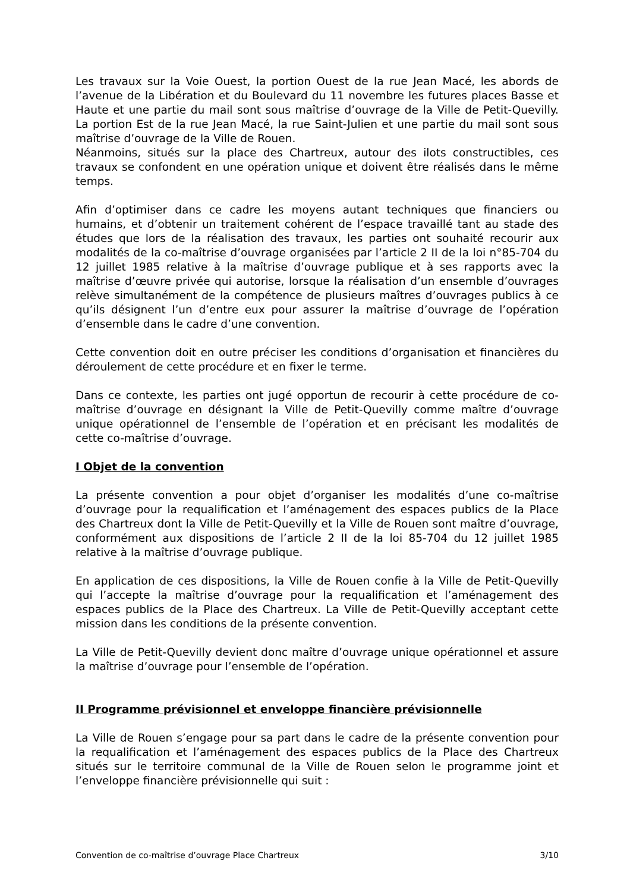Les travaux sur la Voie Ouest, la portion Ouest de la rue Jean Macé, les abords de l’avenue de la Libération et du Boulevard du 11 novembre les futures places Basse et Haute et une partie du mail sont sous maîtrise d’ouvrage de la Ville de Petit-Quevilly. La portion Est de la rue Jean Macé, la rue Saint-Julien et une partie du mail sont sous maîtrise d’ouvrage de la Ville de Rouen.
Néanmoins, situés sur la place des Chartreux, autour des ilots constructibles, ces travaux se confondent en une opération unique et doivent être réalisés dans le même temps.
Afin d’optimiser dans ce cadre les moyens autant techniques que financiers ou humains, et d’obtenir un traitement cohérent de l’espace travaillé tant au stade des études que lors de la réalisation des travaux, les parties ont souhaité recourir aux modalités de la co-maîtrise d’ouvrage organisées par l’article 2 II de la loi n°85-704 du 12 juillet 1985 relative à la maîtrise d’ouvrage publique et à ses rapports avec la maîtrise d’œuvre privée qui autorise, lorsque la réalisation d’un ensemble d’ouvrages relève simultanément de la compétence de plusieurs maîtres d’ouvrages publics à ce qu’ils désignent l’un d’entre eux pour assurer la maîtrise d’ouvrage de l’opération d’ensemble dans le cadre d’une convention.
Cette convention doit en outre préciser les conditions d’organisation et financières du déroulement de cette procédure et en fixer le terme.
Dans ce contexte, les parties ont jugé opportun de recourir à cette procédure de co-maîtrise d’ouvrage en désignant la Ville de Petit-Quevilly comme maître d’ouvrage unique opérationnel de l’ensemble de l’opération et en précisant les modalités de cette co-maîtrise d’ouvrage.
I Objet de la convention
La présente convention a pour objet d’organiser les modalités d’une co-maîtrise d’ouvrage pour la requalification et l’aménagement des espaces publics de la Place des Chartreux dont la Ville de Petit-Quevilly et la Ville de Rouen sont maître d’ouvrage, conformément aux dispositions de l’article 2 II de la loi 85-704 du 12 juillet 1985 relative à la maîtrise d’ouvrage publique.
En application de ces dispositions, la Ville de Rouen confie à la Ville de Petit-Quevilly qui l’accepte la maîtrise d’ouvrage pour la requalification et l’aménagement des espaces publics de la Place des Chartreux. La Ville de Petit-Quevilly acceptant cette mission dans les conditions de la présente convention.
La Ville de Petit-Quevilly devient donc maître d’ouvrage unique opérationnel et assure la maîtrise d’ouvrage pour l’ensemble de l’opération.
II Programme prévisionnel et enveloppe financière prévisionnelle
La Ville de Rouen s’engage pour sa part dans le cadre de la présente convention pour la requalification et l’aménagement des espaces publics de la Place des Chartreux situés sur le territoire communal de la Ville de Rouen selon le programme joint et l’enveloppe financière prévisionnelle qui suit :
Convention de co-maîtrise d’ouvrage Place Chartreux 3/10